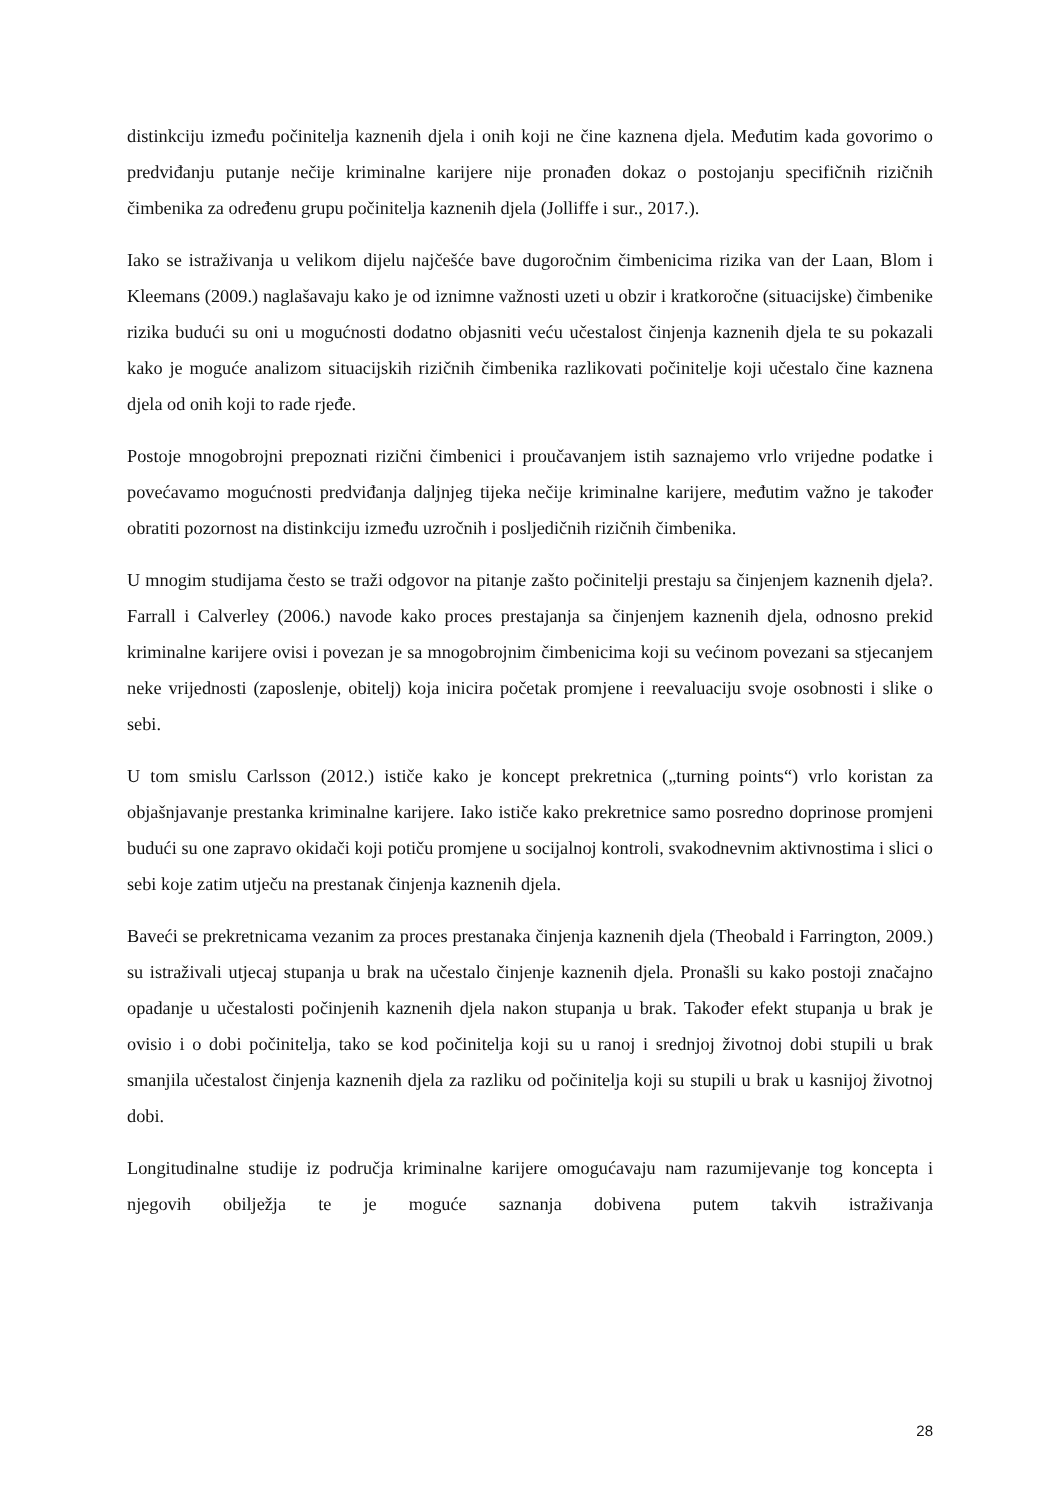distinkciju između počinitelja kaznenih djela i onih koji ne čine kaznena djela. Međutim kada govorimo o predviđanju putanje nečije kriminalne karijere nije pronađen dokaz o postojanju specifičnih rizičnih čimbenika za određenu grupu počinitelja kaznenih djela (Jolliffe i sur., 2017.).
Iako se istraživanja u velikom dijelu najčešće bave dugoročnim čimbenicima rizika van der Laan, Blom i Kleemans (2009.) naglašavaju kako je od iznimne važnosti uzeti u obzir i kratkoročne (situacijske) čimbenike rizika budući su oni u mogućnosti dodatno objasniti veću učestalost činjenja kaznenih djela te su pokazali kako je moguće analizom situacijskih rizičnih čimbenika razlikovati počinitelje koji učestalo čine kaznena djela od onih koji to rade rjeđe.
Postoje mnogobrojni prepoznati rizični čimbenici i proučavanjem istih saznajemo vrlo vrijedne podatke i povećavamo mogućnosti predviđanja daljnjeg tijeka nečije kriminalne karijere, međutim važno je također obratiti pozornost na distinkciju između uzročnih i posljedičnih rizičnih čimbenika.
U mnogim studijama često se traži odgovor na pitanje zašto počinitelji prestaju sa činjenjem kaznenih djela?. Farrall i Calverley (2006.) navode kako proces prestajanja sa činjenjem kaznenih djela, odnosno prekid kriminalne karijere ovisi i povezan je sa mnogobrojnim čimbenicima koji su većinom povezani sa stjecanjem neke vrijednosti (zaposlenje, obitelj) koja inicira početak promjene i reevaluaciju svoje osobnosti i slike o sebi.
U tom smislu Carlsson (2012.) ističe kako je koncept prekretnica („turning points“) vrlo koristan za objašnjavanje prestanka kriminalne karijere. Iako ističe kako prekretnice samo posredno doprinose promjeni budući su one zapravo okidači koji potiču promjene u socijalnoj kontroli, svakodnevnim aktivnostima i slici o sebi koje zatim utječu na prestanak činjenja kaznenih djela.
Baveći se prekretnicama vezanim za proces prestanaka činjenja kaznenih djela (Theobald i Farrington, 2009.) su istraživali utjecaj stupanja u brak na učestalo činjenje kaznenih djela. Pronašli su kako postoji značajno opadanje u učestalosti počinjenih kaznenih djela nakon stupanja u brak. Također efekt stupanja u brak je ovisio i o dobi počinitelja, tako se kod počinitelja koji su u ranoj i srednjoj životnoj dobi stupili u brak smanjila učestalost činjenja kaznenih djela za razliku od počinitelja koji su stupili u brak u kasnijoj životnoj dobi.
Longitudinalne studije iz područja kriminalne karijere omogućavaju nam razumijevanje tog koncepta i njegovih obilježja te je moguće saznanja dobivena putem takvih istraživanja
28